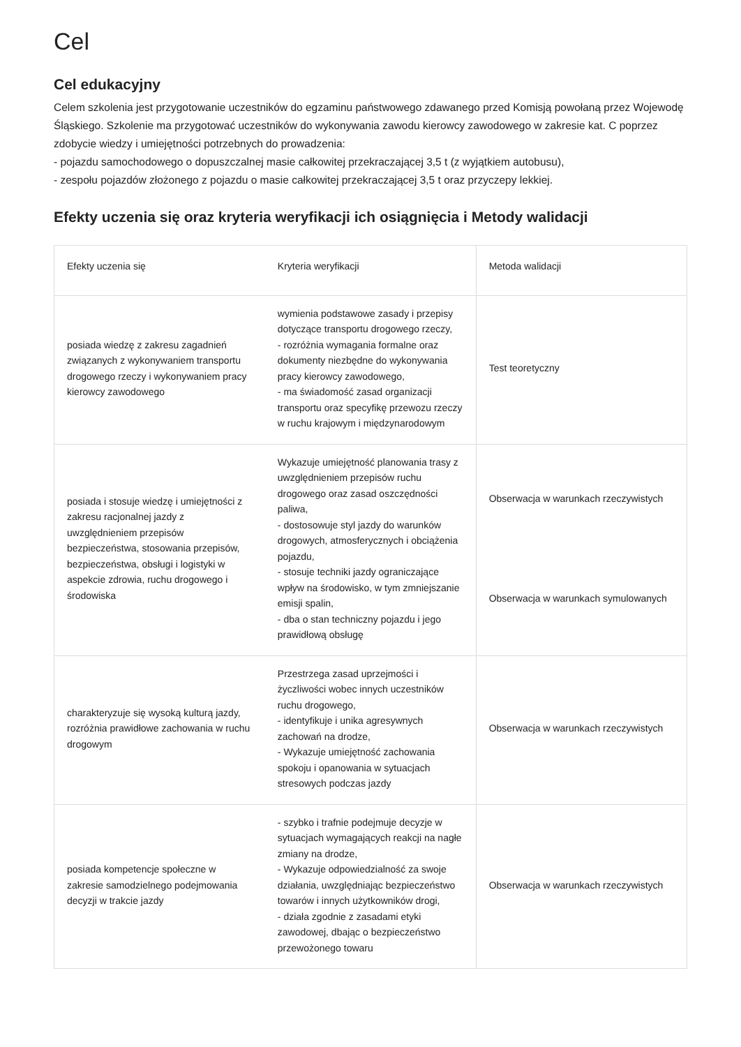Cel
Cel edukacyjny
Celem szkolenia jest przygotowanie uczestników do egzaminu państwowego zdawanego przed Komisją powołaną przez Wojewodę Śląskiego. Szkolenie ma przygotować uczestników do wykonywania zawodu kierowcy zawodowego w zakresie kat. C poprzez zdobycie wiedzy i umiejętności potrzebnych do prowadzenia:
- pojazdu samochodowego o dopuszczalnej masie całkowitej przekraczającej 3,5 t (z wyjątkiem autobusu),
- zespołu pojazdów złożonego z pojazdu o masie całkowitej przekraczającej 3,5 t oraz przyczepy lekkiej.
Efekty uczenia się oraz kryteria weryfikacji ich osiągnięcia i Metody walidacji
| Efekty uczenia się | Kryteria weryfikacji | Metoda walidacji |
| --- | --- | --- |
| posiada wiedzę z zakresu zagadnień związanych z wykonywaniem transportu drogowego rzeczy i wykonywaniem pracy kierowcy zawodowego | wymienia podstawowe zasady i przepisy dotyczące transportu drogowego rzeczy, - rozróżnia wymagania formalne oraz dokumenty niezbędne do wykonywania pracy kierowcy zawodowego, - ma świadomość zasad organizacji transportu oraz specyfikę przewozu rzeczy w ruchu krajowym i międzynarodowym | Test teoretyczny |
| posiada i stosuje wiedzę i umiejętności z zakresu racjonalnej jazdy z uwzględnieniem przepisów bezpieczeństwa, stosowania przepisów, bezpieczeństwa, obsługi i logistyki w aspekcie zdrowia, ruchu drogowego i środowiska | Wykazuje umiejętność planowania trasy z uwzględnieniem przepisów ruchu drogowego oraz zasad oszczędności paliwa, - dostosowuje styl jazdy do warunków drogowych, atmosferycznych i obciążenia pojazdu, - stosuje techniki jazdy ograniczające wpływ na środowisko, w tym zmniejszanie emisji spalin, - dba o stan techniczny pojazdu i jego prawidłową obsługę | Obserwacja w warunkach rzeczywistych Obserwacja w warunkach symulowanych |
| charakteryzuje się wysoką kulturą jazdy, rozróżnia prawidłowe zachowania w ruchu drogowym | Przestrzega zasad uprzejmości i życzliwości wobec innych uczestników ruchu drogowego, - identyfikuje i unika agresywnych zachowań na drodze, - Wykazuje umiejętność zachowania spokoju i opanowania w sytuacjach stresowych podczas jazdy | Obserwacja w warunkach rzeczywistych |
| posiada kompetencje społeczne w zakresie samodzielnego podejmowania decyzji w trakcie jazdy | - szybko i trafnie podejmuje decyzje w sytuacjach wymagających reakcji na nagłe zmiany na drodze, - Wykazuje odpowiedzialność za swoje działania, uwzględniając bezpieczeństwo towarów i innych użytkowników drogi, - działa zgodnie z zasadami etyki zawodowej, dbając o bezpieczeństwo przewożonego towaru | Obserwacja w warunkach rzeczywistych |